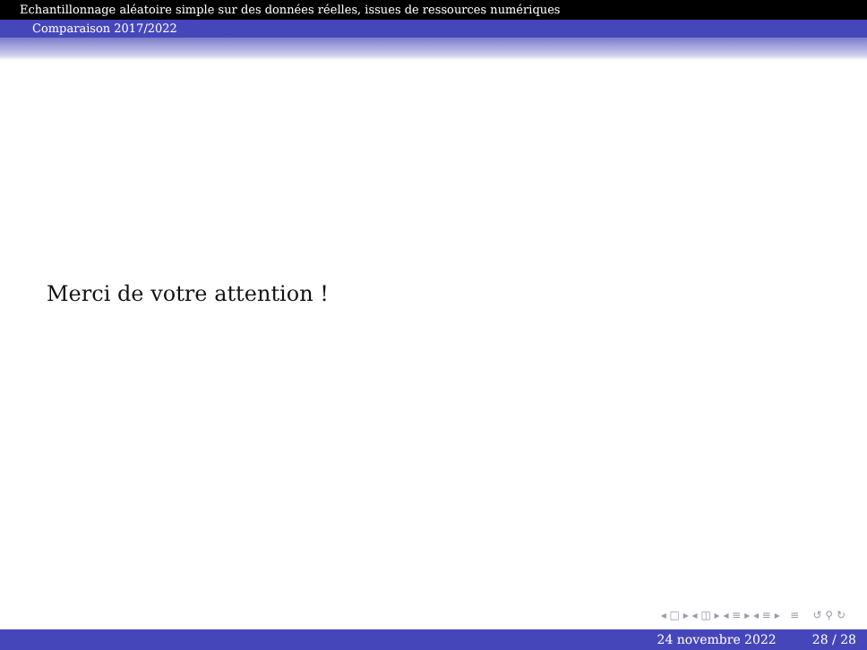Echantillonnage aléatoire simple sur des données réelles, issues de ressources numériques
Comparaison 2017/2022
Merci de votre attention !
◂ □ ▸ ◂ ◫ ▸ ◂ ≡ ▸ ◂ ≡ ▸ ≡ ↺ ⚲ ↻
24 novembre 2022 28 / 28